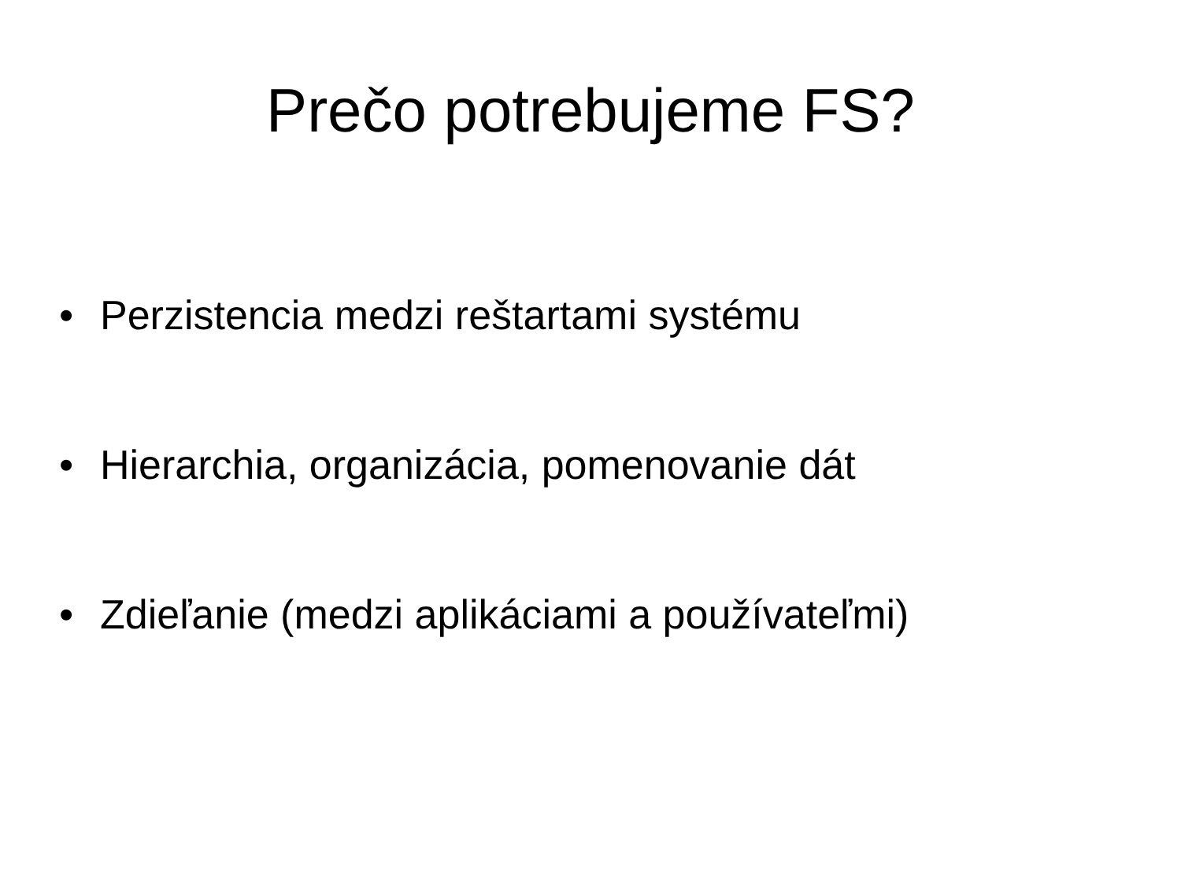Prečo potrebujeme FS?
• Perzistencia medzi reštartami systému
• Hierarchia, organizácia, pomenovanie dát
• Zdieľanie (medzi aplikáciami a používateľmi)